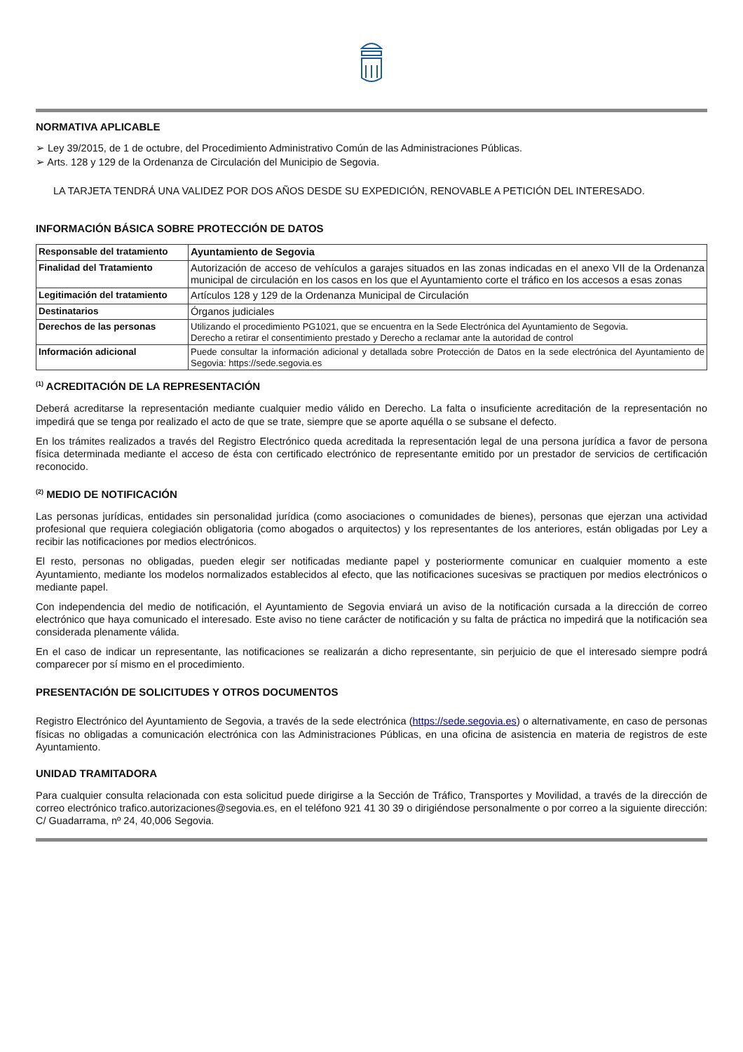NORMATIVA APLICABLE
➢ Ley 39/2015, de 1 de octubre, del Procedimiento Administrativo Común de las Administraciones Públicas.
➢ Arts. 128 y 129 de la Ordenanza de Circulación del Municipio de Segovia.
LA TARJETA TENDRÁ UNA VALIDEZ POR DOS AÑOS DESDE SU EXPEDICIÓN, RENOVABLE A PETICIÓN DEL INTERESADO.
INFORMACIÓN BÁSICA SOBRE PROTECCIÓN DE DATOS
| Responsable del tratamiento | Ayuntamiento de Segovia |
| Finalidad del Tratamiento | Autorización de acceso de vehículos a garajes situados en las zonas indicadas en el anexo VII de la Ordenanza municipal de circulación en los casos en los que el Ayuntamiento corte el tráfico en los accesos a esas zonas |
| Legitimación del tratamiento | Artículos 128 y 129 de la Ordenanza Municipal de Circulación |
| Destinatarios | Órganos judiciales |
| Derechos de las personas | Utilizando el procedimiento PG1021, que se encuentra en la Sede Electrónica del Ayuntamiento de Segovia. Derecho a retirar el consentimiento prestado y Derecho a reclamar ante la autoridad de control |
| Información adicional | Puede consultar la información adicional y detallada sobre Protección de Datos en la sede electrónica del Ayuntamiento de Segovia: https://sede.segovia.es |
<sup>(1)</sup> ACREDITACIÓN DE LA REPRESENTACIÓN
Deberá acreditarse la representación mediante cualquier medio válido en Derecho. La falta o insuficiente acreditación de la representación no impedirá que se tenga por realizado el acto de que se trate, siempre que se aporte aquélla o se subsane el defecto.
En los trámites realizados a través del Registro Electrónico queda acreditada la representación legal de una persona jurídica a favor de persona física determinada mediante el acceso de ésta con certificado electrónico de representante emitido por un prestador de servicios de certificación reconocido.
<sup>(2)</sup> MEDIO DE NOTIFICACIÓN
Las personas jurídicas, entidades sin personalidad jurídica (como asociaciones o comunidades de bienes), personas que ejerzan una actividad profesional que requiera colegiación obligatoria (como abogados o arquitectos) y los representantes de los anteriores, están obligadas por Ley a recibir las notificaciones por medios electrónicos.
El resto, personas no obligadas, pueden elegir ser notificadas mediante papel y posteriormente comunicar en cualquier momento a este Ayuntamiento, mediante los modelos normalizados establecidos al efecto, que las notificaciones sucesivas se practiquen por medios electrónicos o mediante papel.
Con independencia del medio de notificación, el Ayuntamiento de Segovia enviará un aviso de la notificación cursada a la dirección de correo electrónico que haya comunicado el interesado. Este aviso no tiene carácter de notificación y su falta de práctica no impedirá que la notificación sea considerada plenamente válida.
En el caso de indicar un representante, las notificaciones se realizarán a dicho representante, sin perjuicio de que el interesado siempre podrá comparecer por sí mismo en el procedimiento.
PRESENTACIÓN DE SOLICITUDES Y OTROS DOCUMENTOS
Registro Electrónico del Ayuntamiento de Segovia, a través de la sede electrónica (https://sede.segovia.es) o alternativamente, en caso de personas físicas no obligadas a comunicación electrónica con las Administraciones Públicas, en una oficina de asistencia en materia de registros de este Ayuntamiento.
UNIDAD TRAMITADORA
Para cualquier consulta relacionada con esta solicitud puede dirigirse a la Sección de Tráfico, Transportes y Movilidad, a través de la dirección de correo electrónico trafico.autorizaciones@segovia.es, en el teléfono 921 41 30 39 o dirigiéndose personalmente o por correo a la siguiente dirección: C/ Guadarrama, nº 24, 40,006 Segovia.